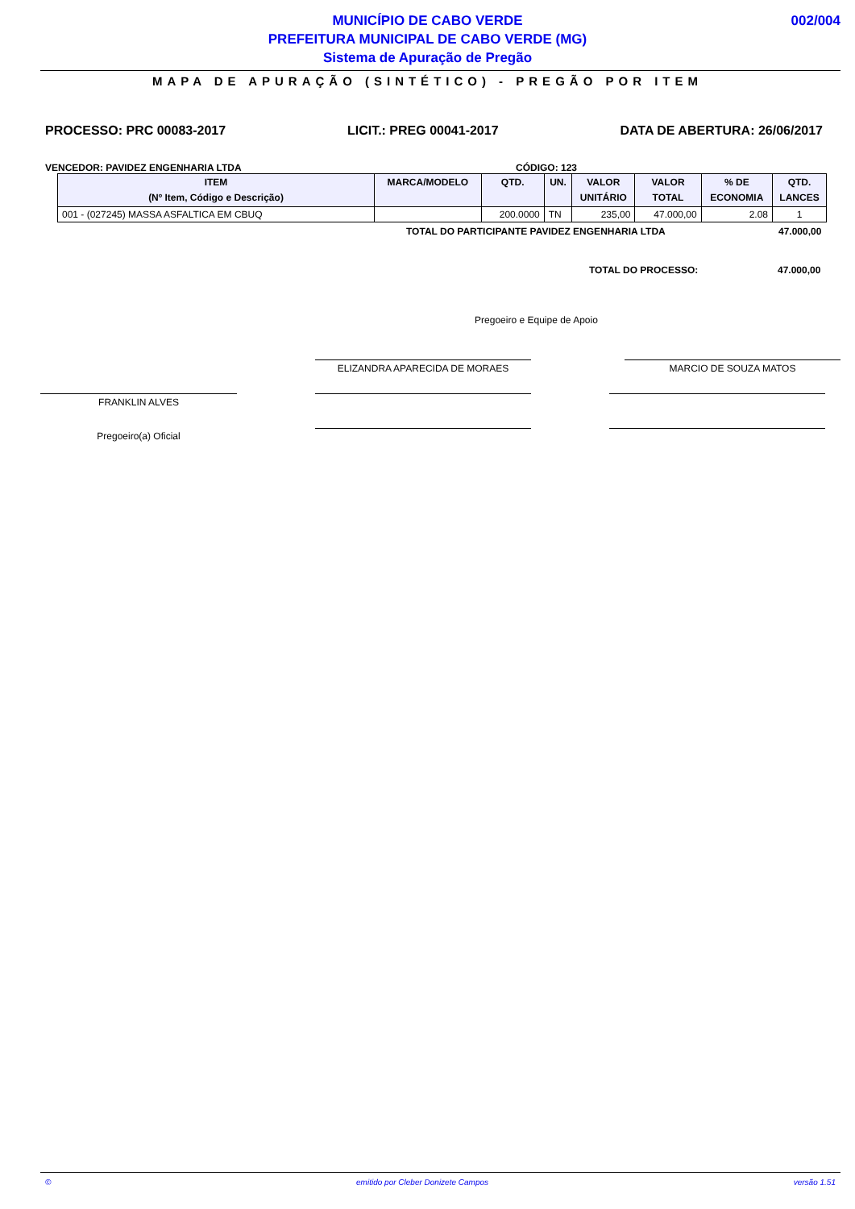MUNICÍPIO DE CABO VERDE
PREFEITURA MUNICIPAL DE CABO VERDE (MG)
Sistema de Apuração de Pregão
002/004
MAPA DE APURAÇÃO (SINTÉTICO) - PREGÃO POR ITEM
PROCESSO: PRC 00083-2017 LICIT.: PREG 00041-2017 DATA DE ABERTURA: 26/06/2017
VENCEDOR: PAVIDEZ ENGENHARIA LTDA CÓDIGO: 123
| ITEM (Nº Item, Código e Descrição) | MARCA/MODELO | QTD. | UN. | VALOR UNITÁRIO | VALOR TOTAL | % DE ECONOMIA | QTD. LANCES |
| --- | --- | --- | --- | --- | --- | --- | --- |
| 001 - (027245) MASSA ASFALTICA EM CBUQ | | 200.0000 | TN | 235,00 | 47.000,00 | 2.08 | 1 |
TOTAL DO PARTICIPANTE PAVIDEZ ENGENHARIA LTDA 47.000,00
TOTAL DO PROCESSO: 47.000,00
Pregoeiro e Equipe de Apoio
ELIZANDRA APARECIDA DE MORAES MARCIO DE SOUZA MATOS
FRANKLIN ALVES
Pregoeiro(a) Oficial
© emitido por Cleber Donizete Campos versão 1.51